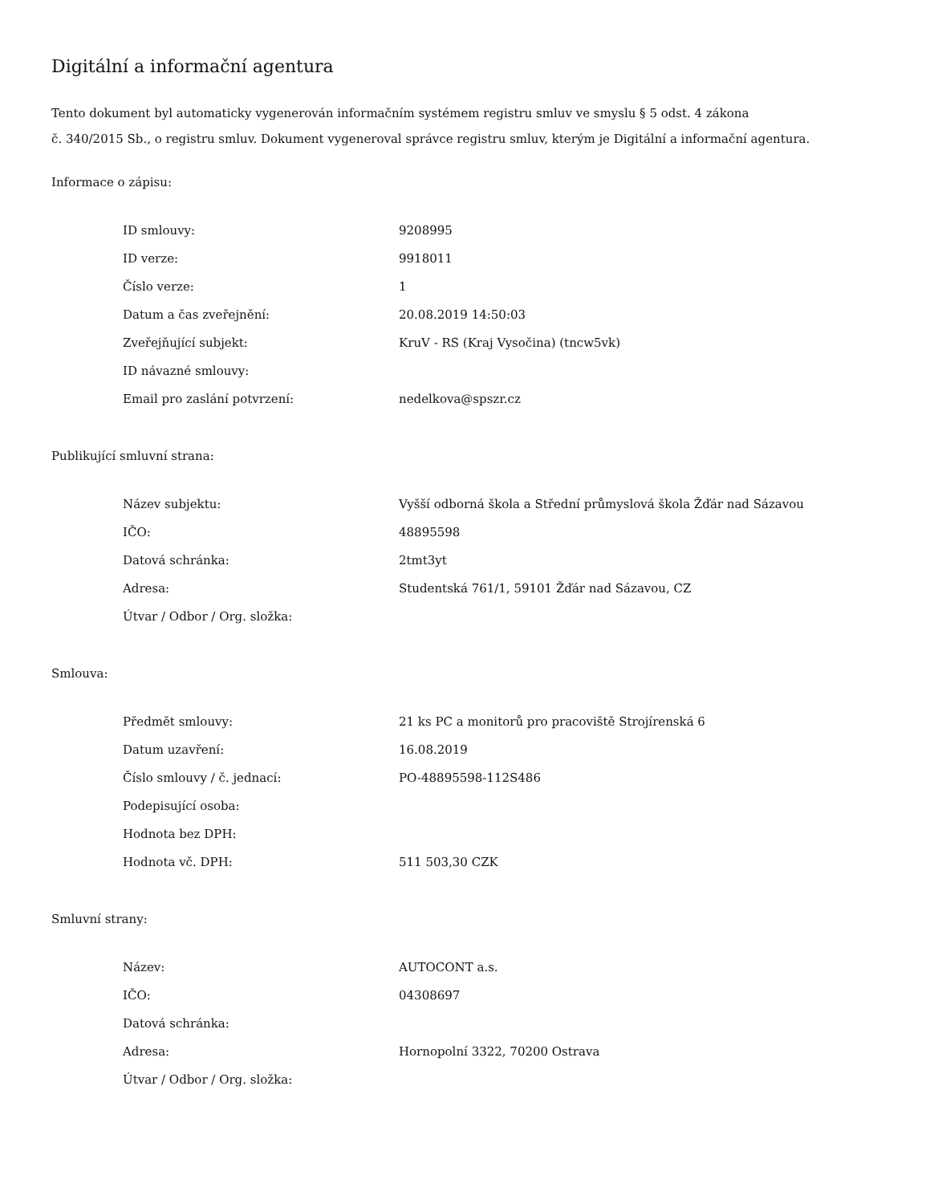Digitální a informační agentura
Tento dokument byl automaticky vygenerován informačním systémem registru smluv ve smyslu § 5 odst. 4 zákona
č. 340/2015 Sb., o registru smluv. Dokument vygeneroval správce registru smluv, kterým je Digitální a informační agentura.
Informace o zápisu:
| ID smlouvy: | 9208995 |
| ID verze: | 9918011 |
| Číslo verze: | 1 |
| Datum a čas zveřejnění: | 20.08.2019 14:50:03 |
| Zveřejňující subjekt: | KruV - RS (Kraj Vysočina) (tncw5vk) |
| ID návazné smlouvy: | |
| Email pro zaslání potvrzení: | nedelkova@spszr.cz |
Publikující smluvní strana:
| Název subjektu: | Vyšší odborná škola a Střední průmyslová škola Žďár nad Sázavou |
| IČO: | 48895598 |
| Datová schránka: | 2tmt3yt |
| Adresa: | Studentská 761/1, 59101 Žďár nad Sázavou, CZ |
| Útvar / Odbor / Org. složka: | |
Smlouva:
| Předmět smlouvy: | 21 ks PC a monitorů pro pracoviště Strojírenská 6 |
| Datum uzavření: | 16.08.2019 |
| Číslo smlouvy / č. jednací: | PO-48895598-112S486 |
| Podepisující osoba: | |
| Hodnota bez DPH: | |
| Hodnota vč. DPH: | 511 503,30 CZK |
Smluvní strany:
| Název: | AUTOCONT a.s. |
| IČO: | 04308697 |
| Datová schránka: | |
| Adresa: | Hornopolní 3322, 70200 Ostrava |
| Útvar / Odbor / Org. složka: | |